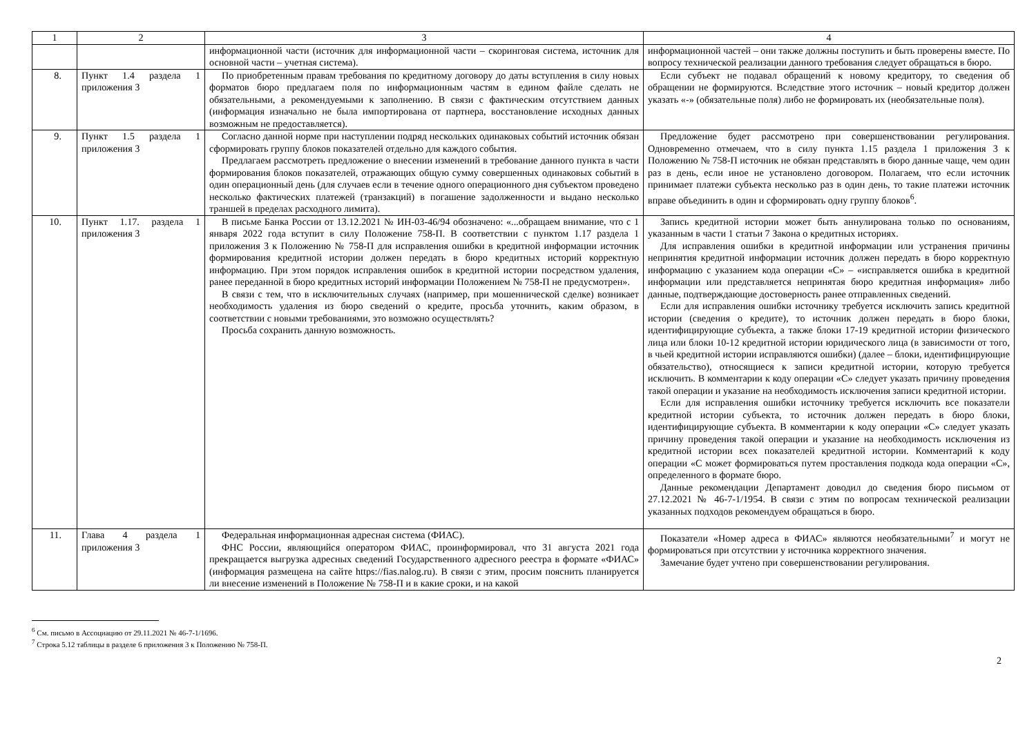| 1 | 2 | 3 | 4 |
| --- | --- | --- | --- |
| | | информационной части (источник для информационной части – скоринговая система, источник для основной части – учетная система). | информационной частей – они также должны поступить и быть проверены вместе. По вопросу технической реализации данного требования следует обращаться в бюро. |
| 8. | Пункт 1.4 раздела 1 приложения 3 | По приобретенным правам требования по кредитному договору до даты вступления в силу новых форматов бюро предлагаем поля по информационным частям в едином файле сделать не обязательными, а рекомендуемыми к заполнению. В связи с фактическим отсутствием данных (информация изначально не была импортирована от партнера, восстановление исходных данных возможным не предоставляется). | Если субъект не подавал обращений к новому кредитору, то сведения об обращении не формируются. Вследствие этого источник – новый кредитор должен указать «-» (обязательные поля) либо не формировать их (необязательные поля). |
| 9. | Пункт 1.5 раздела 1 приложения 3 | Согласно данной норме при наступлении подряд нескольких одинаковых событий источник обязан сформировать группу блоков показателей отдельно для каждого события. Предлагаем рассмотреть предложение о внесении изменений в требование данного пункта в части формирования блоков показателей, отражающих общую сумму совершенных одинаковых событий в один операционный день (для случаев если в течение одного операционного дня субъектом проведено несколько фактических платежей (транзакций) в погашение задолженности и выдано несколько траншей в пределах расходного лимита). | Предложение будет рассмотрено при совершенствовании регулирования. Одновременно отмечаем, что в силу пункта 1.15 раздела 1 приложения 3 к Положению № 758-П источник не обязан представлять в бюро данные чаще, чем один раз в день, если иное не установлено договором. Полагаем, что если источник принимает платежи субъекта несколько раз в один день, то такие платежи источник вправе объединить в один и сформировать одну группу блоков<sup>6</sup>. |
| 10. | Пункт 1.17. раздела 1 приложения 3 | В письме Банка России от 13.12.2021 № ИН-03-46/94 обозначено: «...обращаем внимание, что с 1 января 2022 года вступит в силу Положение 758-П. В соответствии с пунктом 1.17 раздела 1 приложения 3 к Положению № 758-П для исправления ошибки в кредитной информации источник формирования кредитной истории должен передать в бюро кредитных историй корректную информацию. При этом порядок исправления ошибок в кредитной истории посредством удаления, ранее переданной в бюро кредитных историй информации Положением № 758-П не предусмотрен». В связи с тем, что в исключительных случаях (например, при мошеннической сделке) возникает необходимость удаления из бюро сведений о кредите, просьба уточнить, каким образом, в соответствии с новыми требованиями, это возможно осуществлять? Просьба сохранить данную возможность. | Запись кредитной истории может быть аннулирована только по основаниям, указанным в части 1 статьи 7 Закона о кредитных историях. Для исправления ошибки в кредитной информации или устранения причины непринятия кредитной информации источник должен передать в бюро корректную информацию с указанием кода операции «C» – «исправляется ошибка в кредитной информации или представляется непринятая бюро кредитная информация» либо данные, подтверждающие достоверность ранее отправленных сведений. Если для исправления ошибки источнику требуется исключить запись кредитной истории (сведения о кредите), то источник должен передать в бюро блоки, идентифицирующие субъекта, а также блоки 17-19 кредитной истории физического лица или блоки 10-12 кредитной истории юридического лица (в зависимости от того, в чьей кредитной истории исправляются ошибки) (далее – блоки, идентифицирующие обязательство), относящиеся к записи кредитной истории, которую требуется исключить. В комментарии к коду операции «C» следует указать причину проведения такой операции и указание на необходимость исключения записи кредитной истории. Если для исправления ошибки источнику требуется исключить все показатели кредитной истории субъекта, то источник должен передать в бюро блоки, идентифицирующие субъекта. В комментарии к коду операции «C» следует указать причину проведения такой операции и указание на необходимость исключения из кредитной истории всех показателей кредитной истории. Комментарий к коду операции «C может формироваться путем проставления подкода кода операции «C», определенного в формате бюро. Данные рекомендации Департамент доводил до сведения бюро письмом от 27.12.2021 № 46-7-1/1954. В связи с этим по вопросам технической реализации указанных подходов рекомендуем обращаться в бюро. |
| 11. | Глава 4 раздела 1 приложения 3 | Федеральная информационная адресная система (ФИАС). ФНС России, являющийся оператором ФИАС, проинформировал, что 31 августа 2021 года прекращается выгрузка адресных сведений Государственного адресного реестра в формате «ФИАС» (информация размещена на сайте https://fias.nalog.ru). В связи с этим, просим пояснить планируется ли внесение изменений в Положение № 758-П и в какие сроки, и на какой | Показатели «Номер адреса в ФИАС» являются необязательными<sup>7</sup> и могут не формироваться при отсутствии у источника корректного значения. Замечание будет учтено при совершенствовании регулирования. |
<sup>6</sup> См. письмо в Ассоциацию от 29.11.2021 № 46-7-1/1696.
<sup>7</sup> Строка 5.12 таблицы в разделе 6 приложения 3 к Положению № 758-П.
2